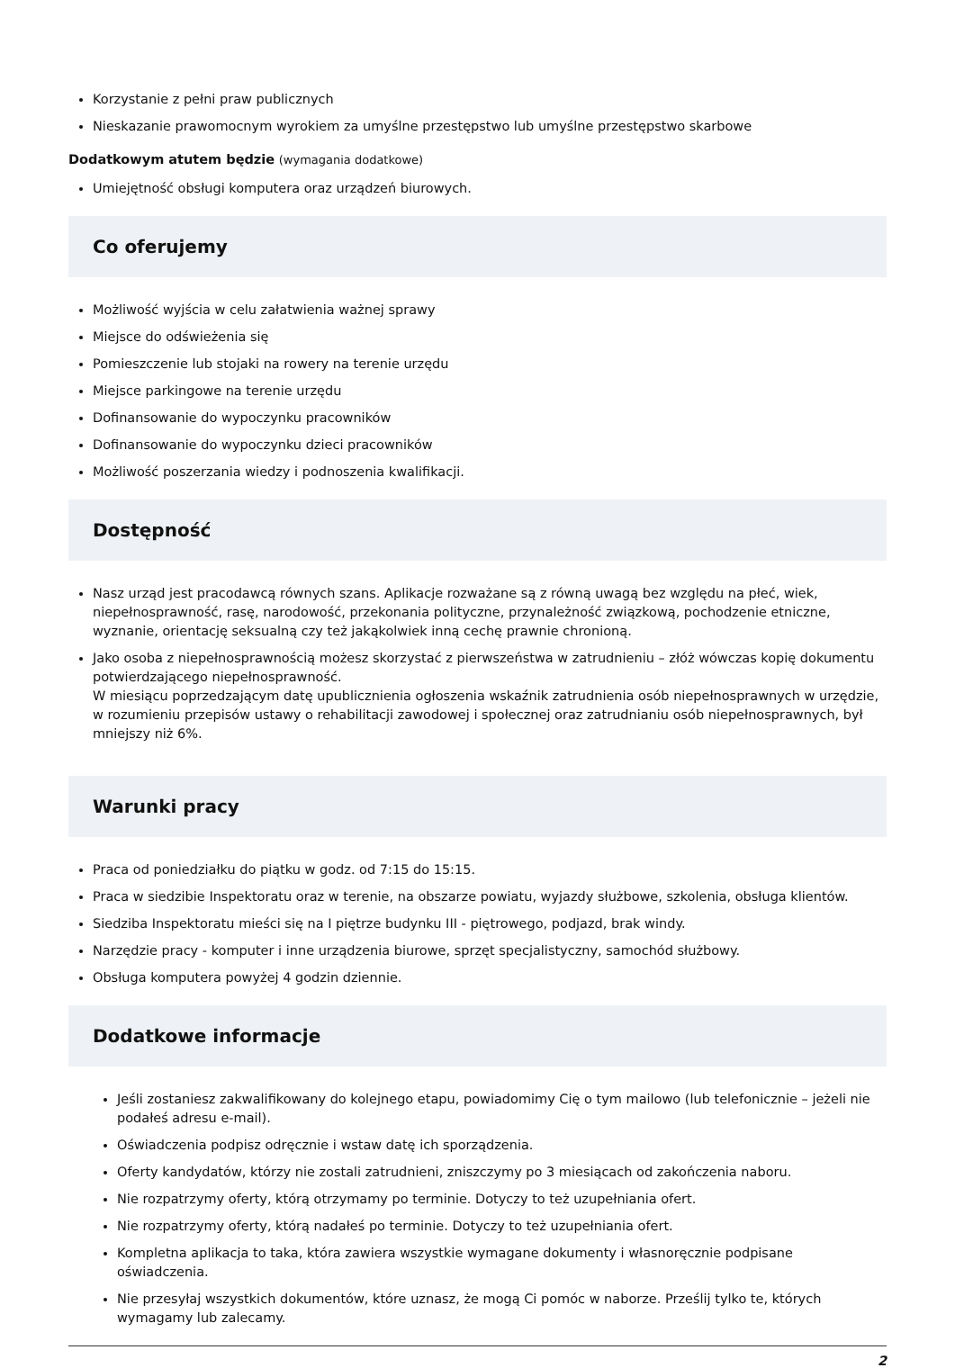Korzystanie z pełni praw publicznych
Nieskazanie prawomocnym wyrokiem za umyślne przestępstwo lub umyślne przestępstwo skarbowe
Dodatkowym atutem będzie (wymagania dodatkowe)
Umiejętność obsługi komputera oraz urządzeń biurowych.
Co oferujemy
Możliwość wyjścia w celu załatwienia ważnej sprawy
Miejsce do odświeżenia się
Pomieszczenie lub stojaki na rowery na terenie urzędu
Miejsce parkingowe na terenie urzędu
Dofinansowanie do wypoczynku pracowników
Dofinansowanie do wypoczynku dzieci pracowników
Możliwość poszerzania wiedzy i podnoszenia kwalifikacji.
Dostępność
Nasz urząd jest pracodawcą równych szans. Aplikacje rozważane są z równą uwagą bez względu na płeć, wiek, niepełnosprawność, rasę, narodowość, przekonania polityczne, przynależność związkową, pochodzenie etniczne, wyznanie, orientację seksualną czy też jakąkolwiek inną cechę prawnie chronioną.
Jako osoba z niepełnosprawnością możesz skorzystać z pierwszeństwa w zatrudnieniu – złóż wówczas kopię dokumentu potwierdzającego niepełnosprawność.
W miesiącu poprzedzającym datę upublicznienia ogłoszenia wskaźnik zatrudnienia osób niepełnosprawnych w urzędzie, w rozumieniu przepisów ustawy o rehabilitacji zawodowej i społecznej oraz zatrudnianiu osób niepełnosprawnych, był mniejszy niż 6%.
Warunki pracy
Praca od poniedziałku do piątku w godz. od 7:15 do 15:15.
Praca w siedzibie Inspektoratu oraz w terenie, na obszarze powiatu, wyjazdy służbowe, szkolenia, obsługa klientów.
Siedziba Inspektoratu mieści się na I piętrze budynku III - piętrowego, podjazd, brak windy.
Narzędzie pracy - komputer i inne urządzenia biurowe, sprzęt specjalistyczny, samochód służbowy.
Obsługa komputera powyżej 4 godzin dziennie.
Dodatkowe informacje
Jeśli zostaniesz zakwalifikowany do kolejnego etapu, powiadomimy Cię o tym mailowo (lub telefonicznie – jeżeli nie podałeś adresu e-mail).
Oświadczenia podpisz odręcznie i wstaw datę ich sporządzenia.
Oferty kandydatów, którzy nie zostali zatrudnieni, zniszczymy po 3 miesiącach od zakończenia naboru.
Nie rozpatrzymy oferty, którą otrzymamy po terminie. Dotyczy to też uzupełniania ofert.
Nie rozpatrzymy oferty, którą nadałeś po terminie. Dotyczy to też uzupełniania ofert.
Kompletna aplikacja to taka, która zawiera wszystkie wymagane dokumenty i własnoręcznie podpisane oświadczenia.
Nie przesyłaj wszystkich dokumentów, które uznasz, że mogą Ci pomóc w naborze. Prześlij tylko te, których wymagamy lub zalecamy.
2